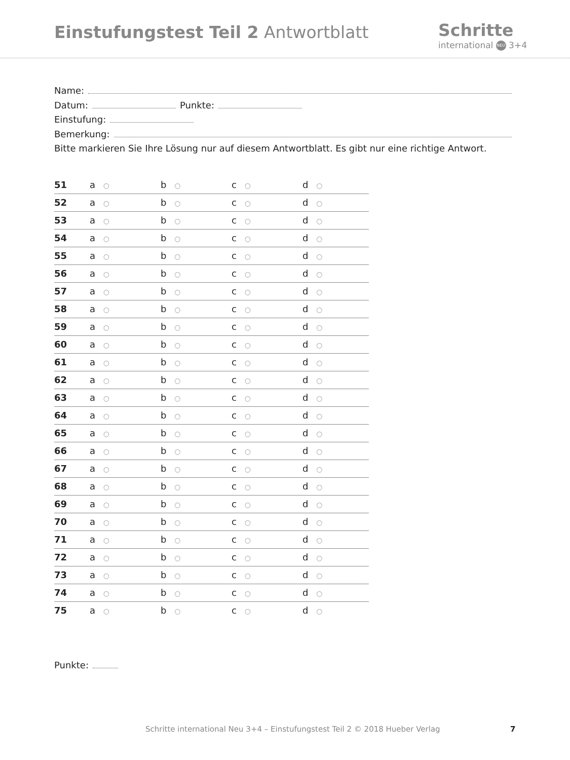Einstufungstest Teil 2 Antwortblatt
Schritte
international NEU 3+4
Name:
Datum:
Punkte:
Einstufung:
Bemerkung:
Bitte markieren Sie Ihre Lösung nur auf diesem Antwortblatt. Es gibt nur eine richtige Antwort.
| 51 | a ○ | b ○ | c ○ | d ○ |
| 52 | a ○ | b ○ | c ○ | d ○ |
| 53 | a ○ | b ○ | c ○ | d ○ |
| 54 | a ○ | b ○ | c ○ | d ○ |
| 55 | a ○ | b ○ | c ○ | d ○ |
| 56 | a ○ | b ○ | c ○ | d ○ |
| 57 | a ○ | b ○ | c ○ | d ○ |
| 58 | a ○ | b ○ | c ○ | d ○ |
| 59 | a ○ | b ○ | c ○ | d ○ |
| 60 | a ○ | b ○ | c ○ | d ○ |
| 61 | a ○ | b ○ | c ○ | d ○ |
| 62 | a ○ | b ○ | c ○ | d ○ |
| 63 | a ○ | b ○ | c ○ | d ○ |
| 64 | a ○ | b ○ | c ○ | d ○ |
| 65 | a ○ | b ○ | c ○ | d ○ |
| 66 | a ○ | b ○ | c ○ | d ○ |
| 67 | a ○ | b ○ | c ○ | d ○ |
| 68 | a ○ | b ○ | c ○ | d ○ |
| 69 | a ○ | b ○ | c ○ | d ○ |
| 70 | a ○ | b ○ | c ○ | d ○ |
| 71 | a ○ | b ○ | c ○ | d ○ |
| 72 | a ○ | b ○ | c ○ | d ○ |
| 73 | a ○ | b ○ | c ○ | d ○ |
| 74 | a ○ | b ○ | c ○ | d ○ |
| 75 | a ○ | b ○ | c ○ | d ○ |
Punkte:
Schritte international Neu 3+4 – Einstufungstest Teil 2 © 2018 Hueber Verlag 7